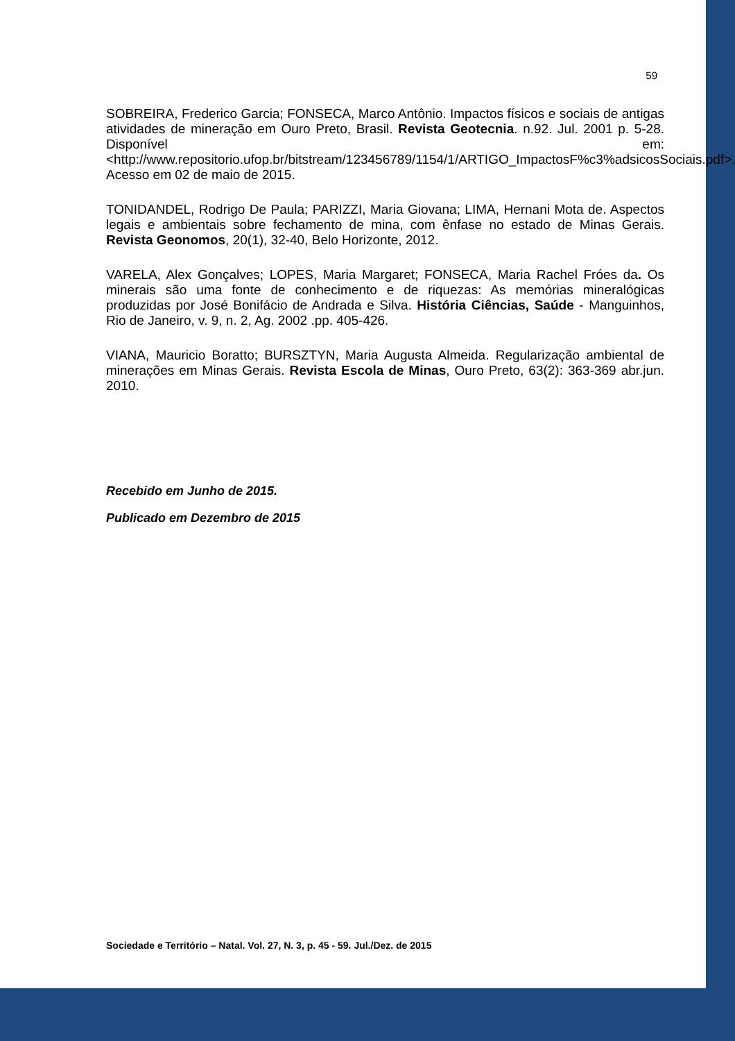59
SOBREIRA, Frederico Garcia; FONSECA, Marco Antônio. Impactos físicos e sociais de antigas atividades de mineração em Ouro Preto, Brasil. Revista Geotecnia. n.92. Jul. 2001 p. 5-28. Disponível em: <http://www.repositorio.ufop.br/bitstream/123456789/1154/1/ARTIGO_ImpactosF%c3%adsicosSociais.pdf>. Acesso em 02 de maio de 2015.
TONIDANDEL, Rodrigo De Paula; PARIZZI, Maria Giovana; LIMA, Hernani Mota de. Aspectos legais e ambientais sobre fechamento de mina, com ênfase no estado de Minas Gerais. Revista Geonomos, 20(1), 32-40, Belo Horizonte, 2012.
VARELA, Alex Gonçalves; LOPES, Maria Margaret; FONSECA, Maria Rachel Fróes da. Os minerais são uma fonte de conhecimento e de riquezas: As memórias mineralógicas produzidas por José Bonifácio de Andrada e Silva. História Ciências, Saúde - Manguinhos, Rio de Janeiro, v. 9, n. 2, Ag. 2002 .pp. 405-426.
VIANA, Mauricio Boratto; BURSZTYN, Maria Augusta Almeida. Regularização ambiental de minerações em Minas Gerais. Revista Escola de Minas, Ouro Preto, 63(2): 363-369 abr.jun. 2010.
Recebido em Junho de 2015.
Publicado em Dezembro de 2015
Sociedade e Território – Natal. Vol. 27, N. 3, p. 45 - 59. Jul./Dez. de 2015